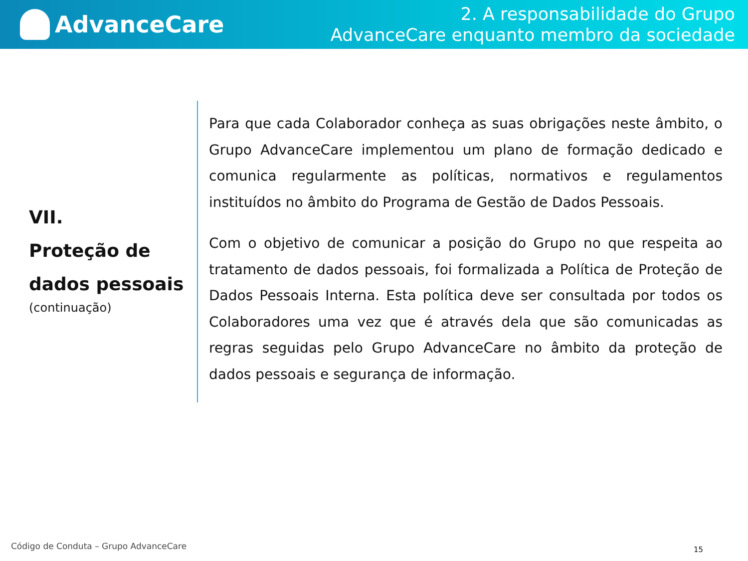AdvanceCare
2. A responsabilidade do Grupo
AdvanceCare enquanto membro da sociedade
VII.
Proteção de dados pessoais
(continuação)
Para que cada Colaborador conheça as suas obrigações neste âmbito, o Grupo AdvanceCare implementou um plano de formação dedicado e comunica regularmente as políticas, normativos e regulamentos instituídos no âmbito do Programa de Gestão de Dados Pessoais.
Com o objetivo de comunicar a posição do Grupo no que respeita ao tratamento de dados pessoais, foi formalizada a Política de Proteção de Dados Pessoais Interna. Esta política deve ser consultada por todos os Colaboradores uma vez que é através dela que são comunicadas as regras seguidas pelo Grupo AdvanceCare no âmbito da proteção de dados pessoais e segurança de informação.
Código de Conduta – Grupo AdvanceCare
15